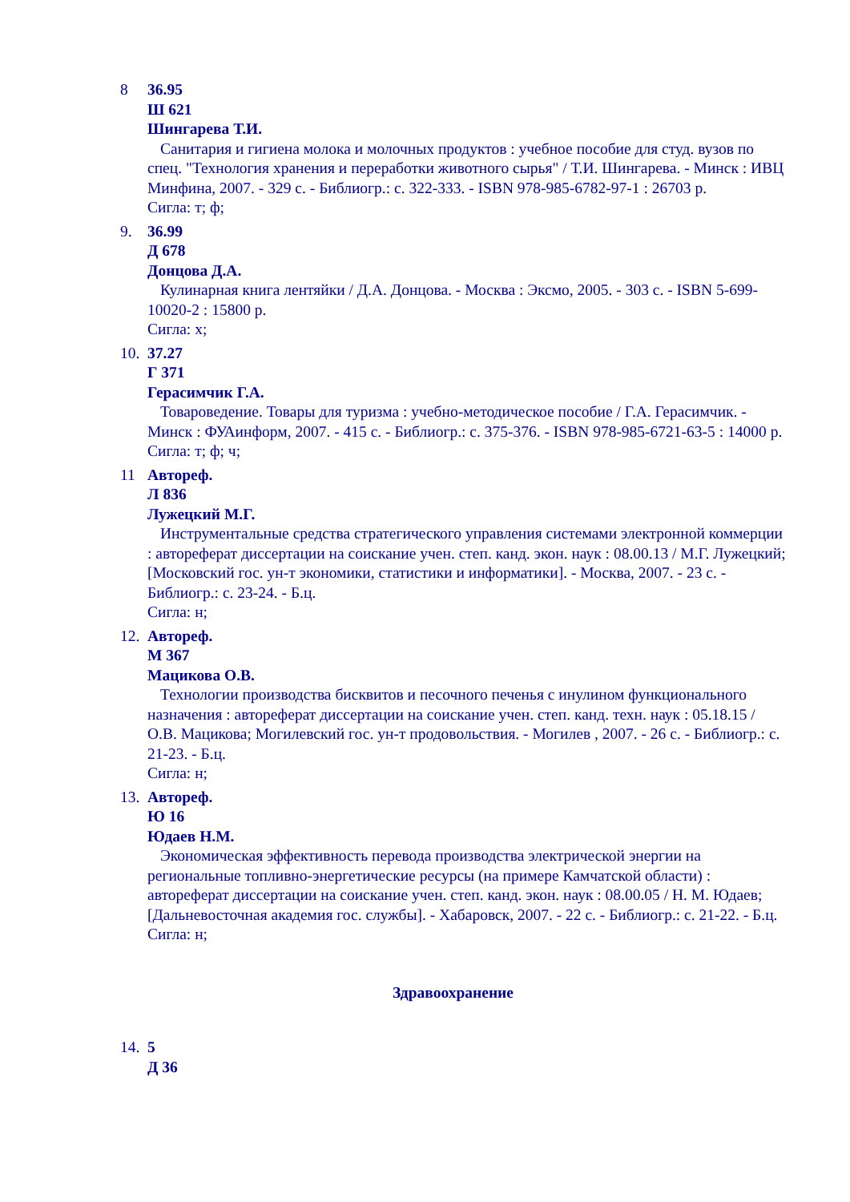8 36.95
Ш 621
Шингарева Т.И.
Санитария и гигиена молока и молочных продуктов : учебное пособие для студ. вузов по спец. "Технология хранения и переработки животного сырья" / Т.И. Шингарева. - Минск : ИВЦ Минфина, 2007. - 329 с. - Библиогр.: с. 322-333. - ISBN 978-985-6782-97-1 : 26703 р.
Сигла: т; ф;
9. 36.99
Д 678
Донцова Д.А.
Кулинарная книга лентяйки / Д.А. Донцова. - Москва : Эксмо, 2005. - 303 с. - ISBN 5-699-10020-2 : 15800 р.
Сигла: х;
10.
37.27
Г 371
Герасимчик Г.А.
Товароведение. Товары для туризма : учебно-методическое пособие / Г.А. Герасимчик. - Минск : ФУАинформ, 2007. - 415 с. - Библиогр.: с. 375-376. - ISBN 978-985-6721-63-5 : 14000 р.
Сигла: т; ф; ч;
11 Автореф.
Л 836
Лужецкий М.Г.
Инструментальные средства стратегического управления системами электронной коммерции : автореферат диссертации на соискание учен. степ. канд. экон. наук : 08.00.13 / М.Г. Лужецкий; [Московский гос. ун-т экономики, статистики и информатики]. - Москва, 2007. - 23 с. - Библиогр.: с. 23-24. - Б.ц.
Сигла: н;
12.
Автореф.
М 367
Мацикова О.В.
Технологии производства бисквитов и песочного печенья с инулином функционального назначения : автореферат диссертации на соискание учен. степ. канд. техн. наук : 05.18.15 / О.В. Мацикова; Могилевский гос. ун-т продовольствия. - Могилев , 2007. - 26 с. - Библиогр.: с. 21-23. - Б.ц.
Сигла: н;
13.
Автореф.
Ю 16
Юдаев Н.М.
Экономическая эффективность перевода производства электрической энергии на региональные топливно-энергетические ресурсы (на примере Камчатской области) : автореферат диссертации на соискание учен. степ. канд. экон. наук : 08.00.05 / Н. М. Юдаев; [Дальневосточная академия гос. службы]. - Хабаровск, 2007. - 22 с. - Библиогр.: с. 21-22. - Б.ц.
Сигла: н;
Здравоохранение
14.
5
Д 36